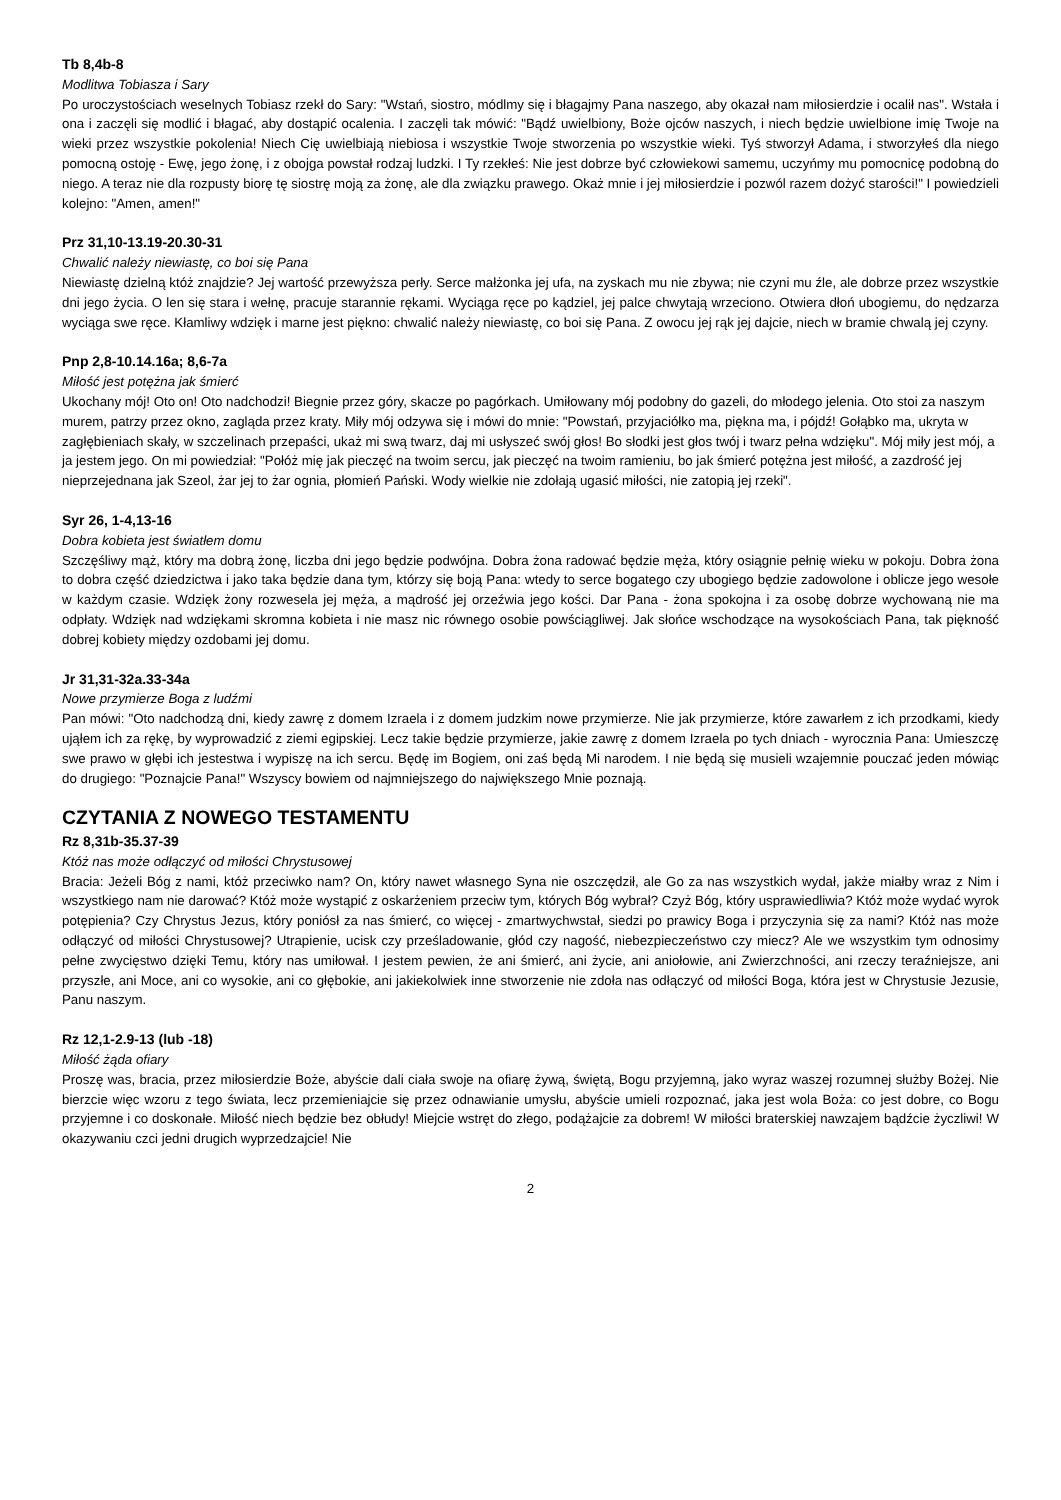Tb 8,4b-8
Modlitwa Tobiasza i Sary
Po uroczystościach weselnych Tobiasz rzekł do Sary: "Wstań, siostro, módlmy się i błagajmy Pana naszego, aby okazał nam miłosierdzie i ocalił nas". Wstała i ona i zaczęli się modlić i błagać, aby dostąpić ocalenia. I zaczęli tak mówić: "Bądź uwielbiony, Boże ojców naszych, i niech będzie uwielbione imię Twoje na wieki przez wszystkie pokolenia! Niech Cię uwielbiają niebiosa i wszystkie Twoje stworzenia po wszystkie wieki. Tyś stworzył Adama, i stworzyłeś dla niego pomocną ostoję - Ewę, jego żonę, i z obojga powstał rodzaj ludzki. I Ty rzekłeś: Nie jest dobrze być człowiekowi samemu, uczyńmy mu pomocnicę podobną do niego. A teraz nie dla rozpusty biorę tę siostrę moją za żonę, ale dla związku prawego. Okaż mnie i jej miłosierdzie i pozwól razem dożyć starości!" I powiedzieli kolejno: "Amen, amen!"
Prz 31,10-13.19-20.30-31
Chwalić należy niewiastę, co boi się Pana
Niewiastę dzielną któż znajdzie? Jej wartość przewyższa perły. Serce małżonka jej ufa, na zyskach mu nie zbywa; nie czyni mu źle, ale dobrze przez wszystkie dni jego życia. O len się stara i wełnę, pracuje starannie rękami. Wyciąga ręce po kądziel, jej palce chwytają wrzeciono. Otwiera dłoń ubogiemu, do nędzarza wyciąga swe ręce. Kłamliwy wdzięk i marne jest piękno: chwalić należy niewiastę, co boi się Pana. Z owocu jej rąk jej dajcie, niech w bramie chwalą jej czyny.
Pnp 2,8-10.14.16a; 8,6-7a
Miłość jest potężna jak śmierć
Ukochany mój! Oto on! Oto nadchodzi! Biegnie przez góry, skacze po pagórkach. Umiłowany mój podobny do gazeli, do młodego jelenia. Oto stoi za naszym murem, patrzy przez okno, zagląda przez kraty. Miły mój odzywa się i mówi do mnie: "Powstań, przyjaciółko ma, piękna ma, i pójdź! Gołąbko ma, ukryta w zagłębieniach skały, w szczelinach przepaści, ukaż mi swą twarz, daj mi usłyszeć swój głos! Bo słodki jest głos twój i twarz pełna wdzięku". Mój miły jest mój, a ja jestem jego. On mi powiedział: "Połóż mię jak pieczęć na twoim sercu, jak pieczęć na twoim ramieniu, bo jak śmierć potężna jest miłość, a zazdrość jej nieprzejednana jak Szeol, żar jej to żar ognia, płomień Pański. Wody wielkie nie zdołają ugasić miłości, nie zatopią jej rzeki".
Syr 26, 1-4,13-16
Dobra kobieta jest światłem domu
Szczęśliwy mąż, który ma dobrą żonę, liczba dni jego będzie podwójna. Dobra żona radować będzie męża, który osiągnie pełnię wieku w pokoju. Dobra żona to dobra część dziedzictwa i jako taka będzie dana tym, którzy się boją Pana: wtedy to serce bogatego czy ubogiego będzie zadowolone i oblicze jego wesołe w każdym czasie. Wdzięk żony rozwesela jej męża, a mądrość jej orzeźwia jego kości. Dar Pana - żona spokojna i za osobę dobrze wychowaną nie ma odpłaty. Wdzięk nad wdziękami skromna kobieta i nie masz nic równego osobie powściągliwej. Jak słońce wschodzące na wysokościach Pana, tak piękność dobrej kobiety między ozdobami jej domu.
Jr 31,31-32a.33-34a
Nowe przymierze Boga z ludźmi
Pan mówi: "Oto nadchodzą dni, kiedy zawrę z domem Izraela i z domem judzkim nowe przymierze. Nie jak przymierze, które zawarłem z ich przodkami, kiedy ująłem ich za rękę, by wyprowadzić z ziemi egipskiej. Lecz takie będzie przymierze, jakie zawrę z domem Izraela po tych dniach - wyrocznia Pana: Umieszczę swe prawo w głębi ich jestestwa i wypiszę na ich sercu. Będę im Bogiem, oni zaś będą Mi narodem. I nie będą się musieli wzajemnie pouczać jeden mówiąc do drugiego: "Poznajcie Pana!" Wszyscy bowiem od najmniejszego do największego Mnie poznają.
CZYTANIA Z NOWEGO TESTAMENTU
Rz 8,31b-35.37-39
Któż nas może odłączyć od miłości Chrystusowej
Bracia: Jeżeli Bóg z nami, któż przeciwko nam? On, który nawet własnego Syna nie oszczędził, ale Go za nas wszystkich wydał, jakże miałby wraz z Nim i wszystkiego nam nie darować? Któż może wystąpić z oskarżeniem przeciw tym, których Bóg wybrał? Czyż Bóg, który usprawiedliwia? Któż może wydać wyrok potępienia? Czy Chrystus Jezus, który poniósł za nas śmierć, co więcej - zmartwychwstał, siedzi po prawicy Boga i przyczynia się za nami? Któż nas może odłączyć od miłości Chrystusowej? Utrapienie, ucisk czy prześladowanie, głód czy nagość, niebezpieczeństwo czy miecz? Ale we wszystkim tym odnosimy pełne zwycięstwo dzięki Temu, który nas umiłował. I jestem pewien, że ani śmierć, ani życie, ani aniołowie, ani Zwierzchności, ani rzeczy teraźniejsze, ani przyszłe, ani Moce, ani co wysokie, ani co głębokie, ani jakiekolwiek inne stworzenie nie zdoła nas odłączyć od miłości Boga, która jest w Chrystusie Jezusie, Panu naszym.
Rz 12,1-2.9-13 (lub -18)
Miłość żąda ofiary
Proszę was, bracia, przez miłosierdzie Boże, abyście dali ciała swoje na ofiarę żywą, świętą, Bogu przyjemną, jako wyraz waszej rozumnej służby Bożej. Nie bierzcie więc wzoru z tego świata, lecz przemieniajcie się przez odnawianie umysłu, abyście umieli rozpoznać, jaka jest wola Boża: co jest dobre, co Bogu przyjemne i co doskonałe. Miłość niech będzie bez obłudy! Miejcie wstręt do złego, podążajcie za dobrem! W miłości braterskiej nawzajem bądźcie życzliwi! W okazywaniu czci jedni drugich wyprzedzajcie! Nie
2